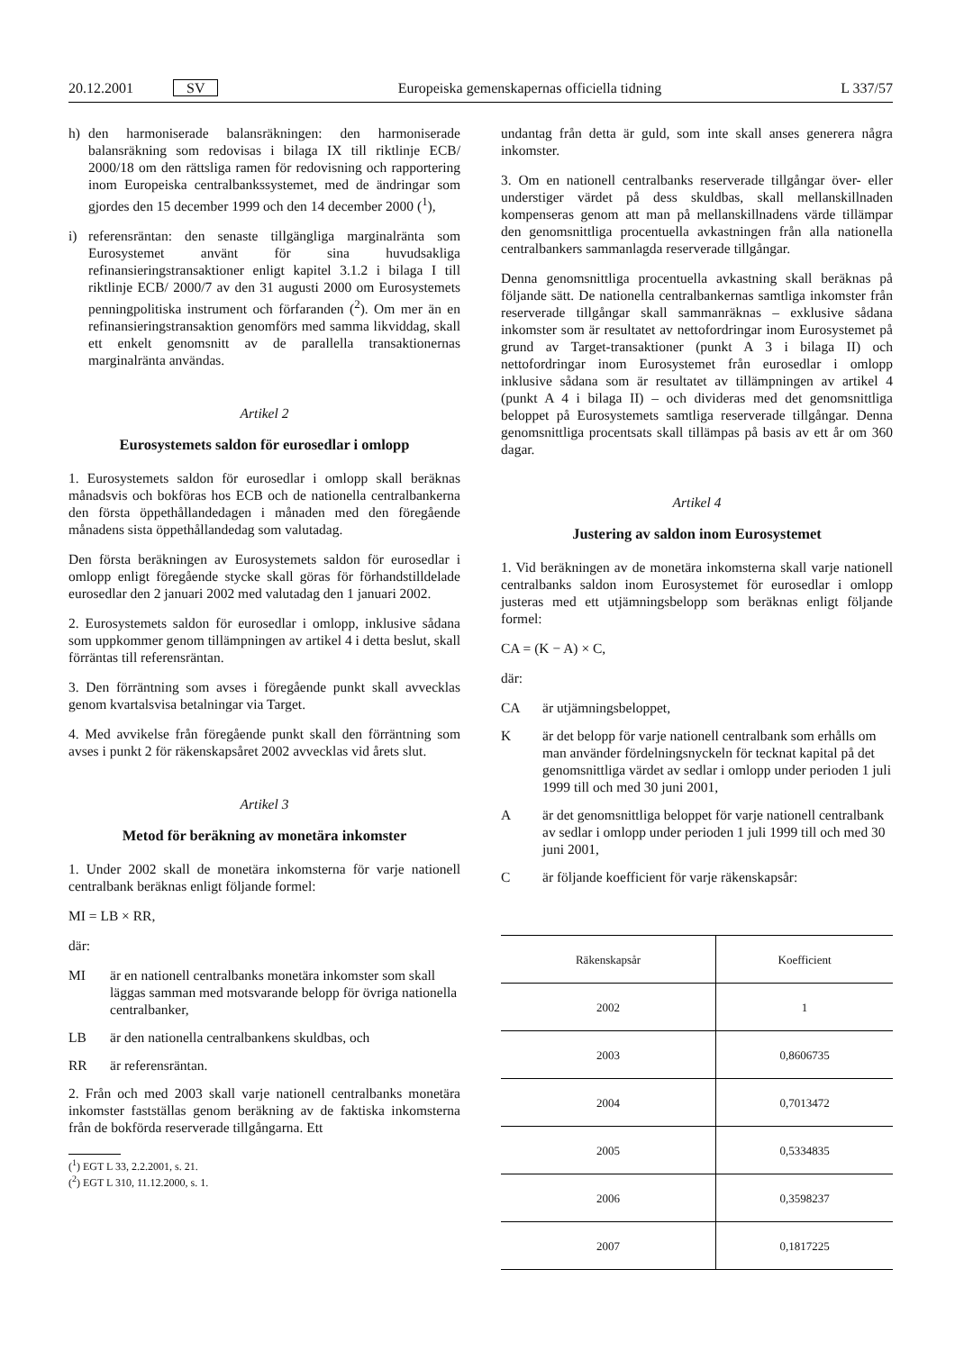20.12.2001 SV Europeiska gemenskapernas officiella tidning L 337/57
h) den harmoniserade balansräkningen: den harmoniserade balansräkning som redovisas i bilaga IX till riktlinje ECB/ 2000/18 om den rättsliga ramen för redovisning och rapportering inom Europeiska centralbankssystemet, med de ändringar som gjordes den 15 december 1999 och den 14 december 2000 (<sup>1</sup>),
i) referensräntan: den senaste tillgängliga marginalränta som Eurosystemet använt för sina huvudsakliga refinansieringstransaktioner enligt kapitel 3.1.2 i bilaga I till riktlinje ECB/ 2000/7 av den 31 augusti 2000 om Eurosystemets penningpolitiska instrument och förfaranden (<sup>2</sup>). Om mer än en refinansieringstransaktion genomförs med samma likviddag, skall ett enkelt genomsnitt av de parallella transaktionernas marginalränta användas.
Artikel 2
Eurosystemets saldon för eurosedlar i omlopp
1. Eurosystemets saldon för eurosedlar i omlopp skall beräknas månadsvis och bokföras hos ECB och de nationella centralbankerna den första öppethållandedagen i månaden med den föregående månadens sista öppethållandedag som valutadag.
Den första beräkningen av Eurosystemets saldon för eurosedlar i omlopp enligt föregående stycke skall göras för förhandstilldelade eurosedlar den 2 januari 2002 med valutadag den 1 januari 2002.
2. Eurosystemets saldon för eurosedlar i omlopp, inklusive sådana som uppkommer genom tillämpningen av artikel 4 i detta beslut, skall förräntas till referensräntan.
3. Den förräntning som avses i föregående punkt skall avvecklas genom kvartalsvisa betalningar via Target.
4. Med avvikelse från föregående punkt skall den förräntning som avses i punkt 2 för räkenskapsåret 2002 avvecklas vid årets slut.
Artikel 3
Metod för beräkning av monetära inkomster
1. Under 2002 skall de monetära inkomsterna för varje nationell centralbank beräknas enligt följande formel:
MI = LB × RR,
där:
MI är en nationell centralbanks monetära inkomster som skall läggas samman med motsvarande belopp för övriga nationella centralbanker,
LB är den nationella centralbankens skuldbas, och
RR är referensräntan.
2. Från och med 2003 skall varje nationell centralbanks monetära inkomster fastställas genom beräkning av de faktiska inkomsterna från de bokförda reserverade tillgångarna. Ett
(<sup>1</sup>) EGT L 33, 2.2.2001, s. 21.
(<sup>2</sup>) EGT L 310, 11.12.2000, s. 1.
undantag från detta är guld, som inte skall anses generera några inkomster.
3. Om en nationell centralbanks reserverade tillgångar över- eller understiger värdet på dess skuldbas, skall mellanskillnaden kompenseras genom att man på mellanskillnadens värde tillämpar den genomsnittliga procentuella avkastningen från alla nationella centralbankers sammanlagda reserverade tillgångar.
Denna genomsnittliga procentuella avkastning skall beräknas på följande sätt. De nationella centralbankernas samtliga inkomster från reserverade tillgångar skall sammanräknas – exklusive sådana inkomster som är resultatet av nettofordringar inom Eurosystemet på grund av Target-transaktioner (punkt A 3 i bilaga II) och nettofordringar inom Eurosystemet från eurosedlar i omlopp inklusive sådana som är resultatet av tillämpningen av artikel 4 (punkt A 4 i bilaga II) – och divideras med det genomsnittliga beloppet på Eurosystemets samtliga reserverade tillgångar. Denna genomsnittliga procentsats skall tillämpas på basis av ett år om 360 dagar.
Artikel 4
Justering av saldon inom Eurosystemet
1. Vid beräkningen av de monetära inkomsterna skall varje nationell centralbanks saldon inom Eurosystemet för eurosedlar i omlopp justeras med ett utjämningsbelopp som beräknas enligt följande formel:
CA = (K − A) × C,
där:
CA är utjämningsbeloppet,
Kär det belopp för varje nationell centralbank som erhålls om man använder fördelningsnyckeln för tecknat kapital på det genomsnittliga värdet av sedlar i omlopp under perioden 1 juli 1999 till och med 30 juni 2001,
Aär det genomsnittliga beloppet för varje nationell centralbank av sedlar i omlopp under perioden 1 juli 1999 till och med 30 juni 2001,
Cär följande koefficient för varje räkenskapsår:
| Räkenskapsår | Koefficient |
| --- | --- |
| 2002 | 1 |
| 2003 | 0,8606735 |
| 2004 | 0,7013472 |
| 2005 | 0,5334835 |
| 2006 | 0,3598237 |
| 2007 | 0,1817225 |